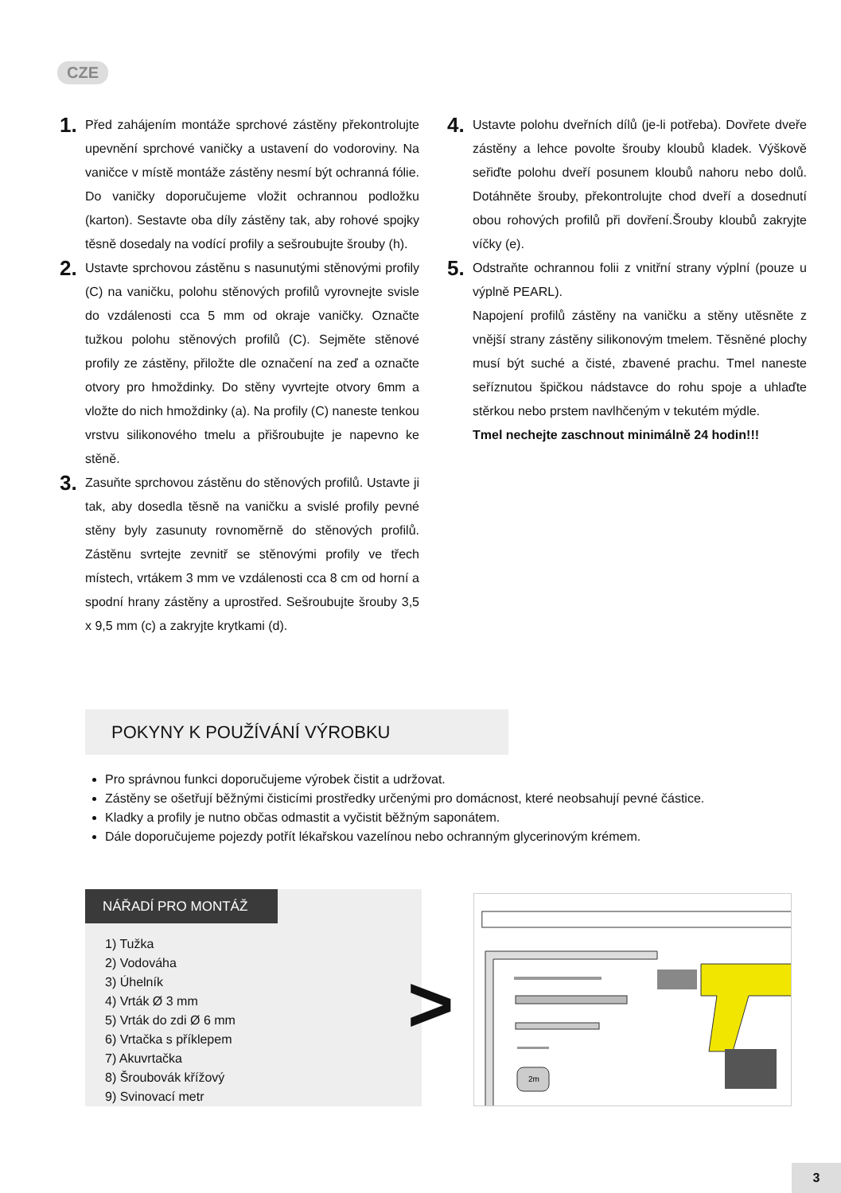CZE
1.
Před zahájením montáže sprchové zástěny překontrolujte upevnění sprchové vaničky a ustavení do vodoroviny. Na vaničce v místě montáže zástěny nesmí být ochranná fólie. Do vaničky doporučujeme vložit ochrannou podložku (karton). Sestavte oba díly zástěny tak, aby rohové spojky těsně dosedaly na vodící profily a sešroubujte šrouby (h).
2.
Ustavte sprchovou zástěnu s nasunutými stěnovými profily (C) na vaničku, polohu stěnových profilů vyrovnejte svisle do vzdálenosti cca 5 mm od okraje vaničky. Označte tužkou polohu stěnových profilů (C). Sejměte stěnové profily ze zástěny, přiložte dle označení na zeď a označte otvory pro hmoždinky. Do stěny vyvrtejte otvory 6mm a vložte do nich hmoždinky (a). Na profily (C) naneste tenkou vrstvu silikonového tmelu a přišroubujte je napevno ke stěně.
3.
Zasuňte sprchovou zástěnu do stěnových profilů. Ustavte ji tak, aby dosedla těsně na vaničku a svislé profily pevné stěny byly zasunuty rovnoměrně do stěnových profilů. Zástěnu svrtejte zevnitř se stěnovými profily ve třech místech, vrtákem 3 mm ve vzdálenosti cca 8 cm od horní a spodní hrany zástěny a uprostřed. Sešroubujte šrouby 3,5 x 9,5 mm (c) a zakryjte krytkami (d).
4.
Ustavte polohu dveřních dílů (je-li potřeba). Dovřete dveře zástěny a lehce povolte šrouby kloubů kladek. Výškově seřiďte polohu dveří posunem kloubů nahoru nebo dolů. Dotáhněte šrouby, překontrolujte chod dveří a dosednutí obou rohových profilů při dovření.Šrouby kloubů zakryjte víčky (e).
5.
Odstraňte ochrannou folii z vnitřní strany výplní (pouze u výplně PEARL).
Napojení profilů zástěny na vaničku a stěny utěsněte z vnější strany zástěny silikonovým tmelem. Těsněné plochy musí být suché a čisté, zbavené prachu. Tmel naneste seříznutou špičkou nádstavce do rohu spoje a uhlaďte stěrkou nebo prstem navlhčeným v tekutém mýdle.
Tmel nechejte zaschnout minimálně 24 hodin!!!
POKYNY K POUŽÍVÁNÍ VÝROBKU
Pro správnou funkci doporučujeme výrobek čistit a udržovat.
Zástěny se ošetřují běžnými čisticími prostředky určenými pro domácnost, které neobsahují pevné částice.
Kladky a profily je nutno občas odmastit a vyčistit běžným saponátem.
Dále doporučujeme pojezdy potřít lékařskou vazelínou nebo ochranným glycerinovým krémem.
NÁŘADÍ PRO MONTÁŽ
1) Tužka
2) Vodováha
3) Úhelník
4) Vrták Ø 3 mm
5) Vrták do zdi Ø 6 mm
6) Vrtačka s příklepem
7) Akuvrtačka
8) Šroubovák křížový
9) Svinovací metr
>
2m
3